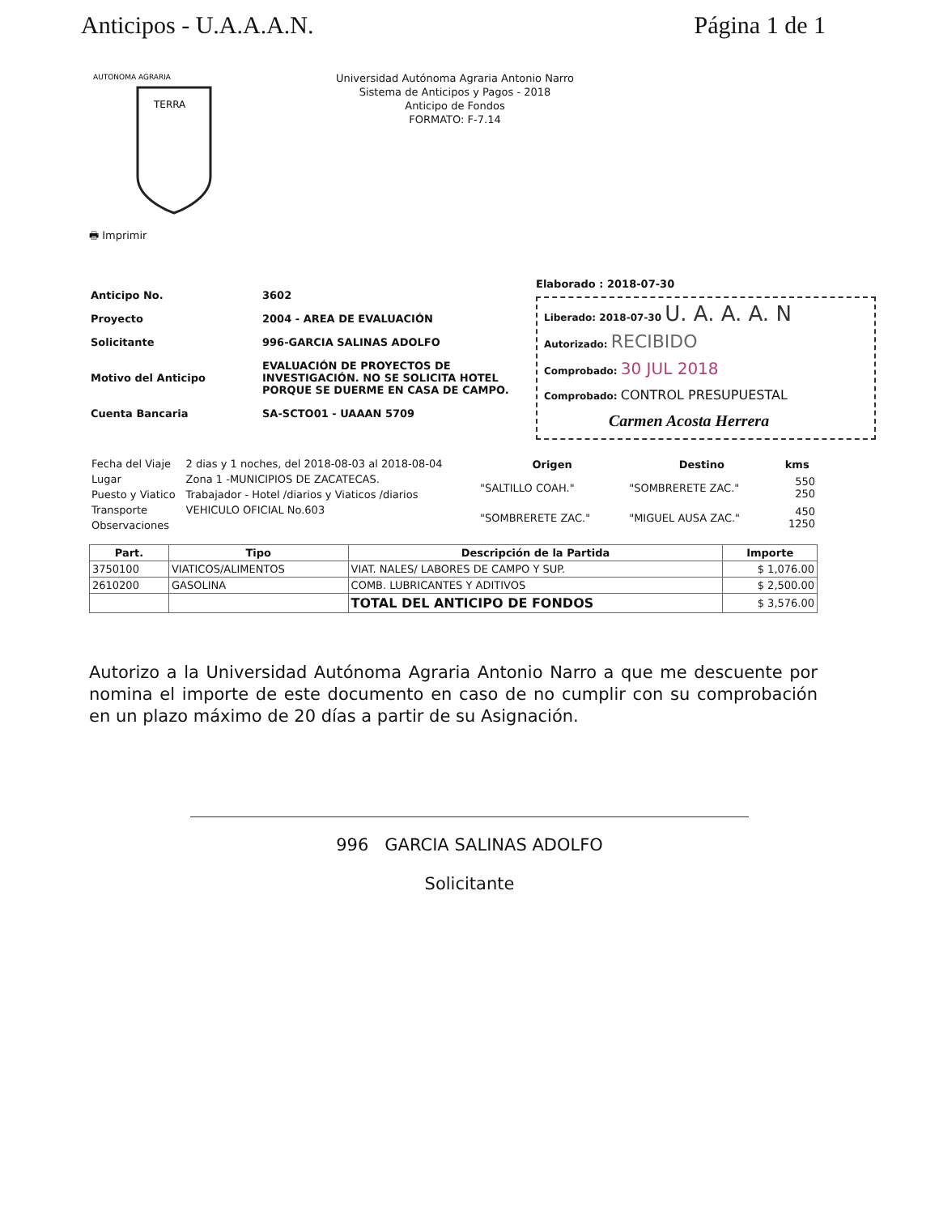Anticipos - U.A.A.A.N. Página 1 de 1
TERRA
AUTONOMA AGRARIA
🖶 Imprimir
Universidad Autónoma Agraria Antonio Narro
Sistema de Anticipos y Pagos - 2018
Anticipo de Fondos
FORMATO: F-7.14
Anticipo No. 3602
Proyecto 2004 - AREA DE EVALUACIÓN
Solicitante 996-GARCIA SALINAS ADOLFO
Motivo del Anticipo EVALUACIÓN DE PROYECTOS DE
INVESTIGACIÓN. NO SE SOLICITA HOTEL
PORQUE SE DUERME EN CASA DE CAMPO.
Cuenta Bancaria SA-SCTO01 - UAAAN 5709
Elaborado : 2018-07-30
Liberado: 2018-07-30 U. A. A. A. N
Autorizado: RECIBIDO
Comprobado: 30 JUL 2018
Comprobado: CONTROL PRESUPUESTAL
Carmen Acosta Herrera
| Fecha del Viaje | 2 dias y 1 noches, del 2018-08-03 al 2018-08-04 |
| Lugar | Zona 1 -MUNICIPIOS DE ZACATECAS. |
| Puesto y Viatico | Trabajador - Hotel /diarios y Viaticos /diarios |
| Transporte | VEHICULO OFICIAL No.603 |
| Observaciones | |
| Origen | Destino | kms |
| --- | --- | --- |
| "SALTILLO COAH." | "SOMBRERETE ZAC." | 550 250 |
| "SOMBRERETE ZAC." | "MIGUEL AUSA ZAC." | 450 1250 |
| Part. | Tipo | Descripción de la Partida | Importe |
| --- | --- | --- | --- |
| 3750100 | VIATICOS/ALIMENTOS | VIAT. NALES/ LABORES DE CAMPO Y SUP. | $ 1,076.00 |
| 2610200 | GASOLINA | COMB. LUBRICANTES Y ADITIVOS | $ 2,500.00 |
| | | TOTAL DEL ANTICIPO DE FONDOS | $ 3,576.00 |
Autorizo a la Universidad Autónoma Agraria Antonio Narro a que me descuente por nomina el importe de este documento en caso de no cumplir con su comprobación en un plazo máximo de 20 días a partir de su Asignación.
996 GARCIA SALINAS ADOLFO
Solicitante